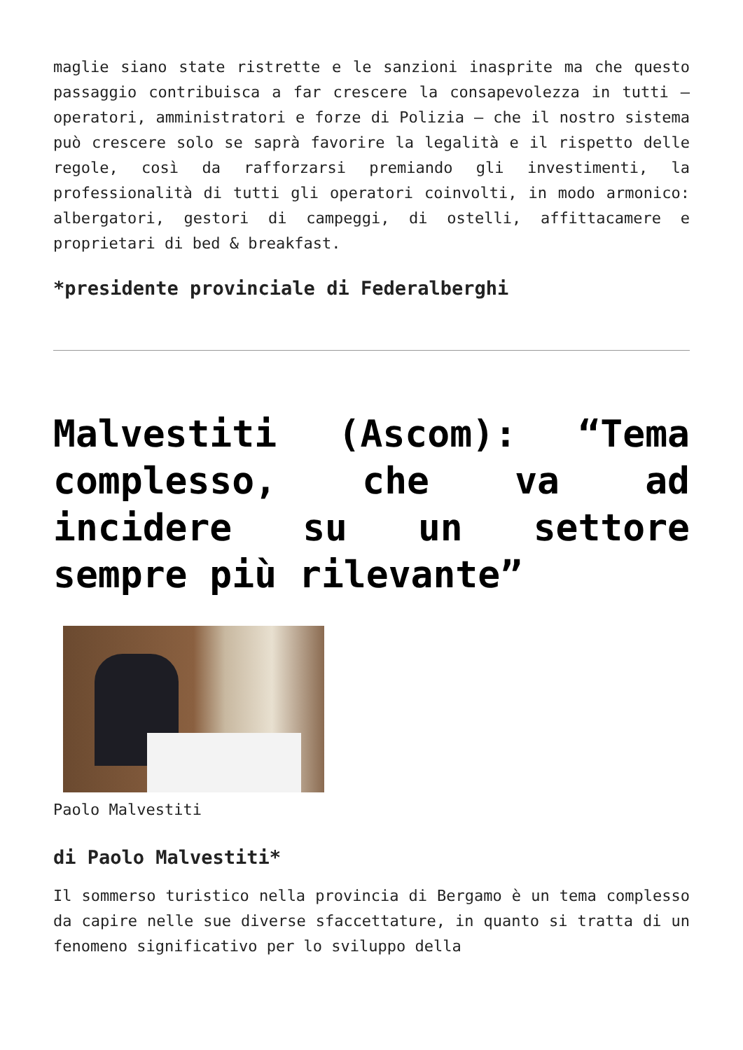maglie siano state ristrette e le sanzioni inasprite ma che questo passaggio contribuisca a far crescere la consapevolezza in tutti – operatori, amministratori e forze di Polizia – che il nostro sistema può crescere solo se saprà favorire la legalità e il rispetto delle regole, così da rafforzarsi premiando gli investimenti, la professionalità di tutti gli operatori coinvolti, in modo armonico: albergatori, gestori di campeggi, di ostelli, affittacamere e proprietari di bed & breakfast.
*presidente provinciale di Federalberghi
Malvestiti (Ascom): “Tema complesso, che va ad incidere su un settore sempre più rilevante”
Paolo Malvestiti
di Paolo Malvestiti*
Il sommerso turistico nella provincia di Bergamo è un tema complesso da capire nelle sue diverse sfaccettature, in quanto si tratta di un fenomeno significativo per lo sviluppo della